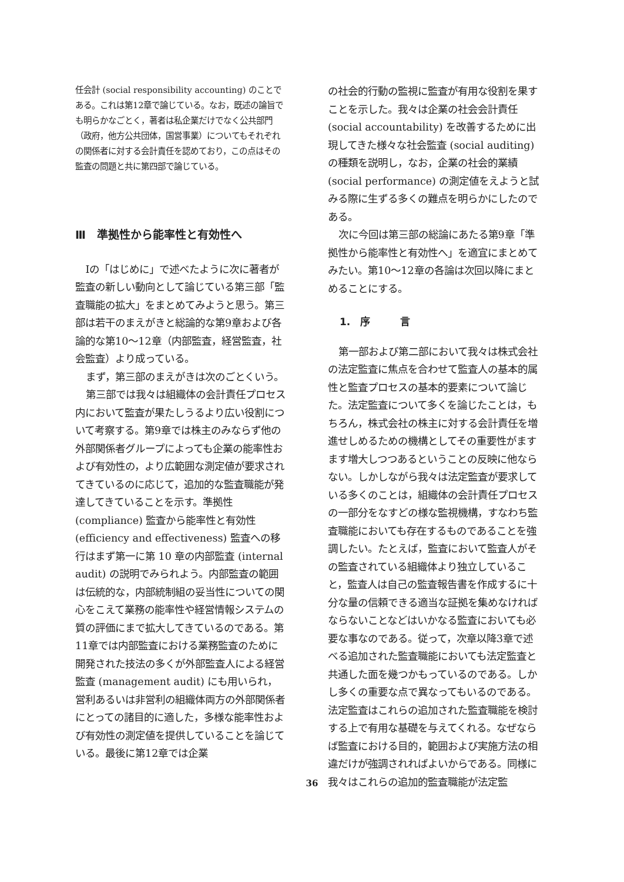任会計 (social responsibility accounting) のことである。これは第12章で論じている。なお，既述の論旨でも明らかなごとく，著者は私企業だけでなく公共部門（政府，他方公共団体，国営事業）についてもそれぞれの関係者に対する会計責任を認めており，この点はその監査の問題と共に第四部で論じている。
Ⅲ　準拠性から能率性と有効性へ
Ⅰの「はじめに」で述べたように次に著者が監査の新しい動向として論じている第三部「監査職能の拡大」をまとめてみようと思う。第三部は若干のまえがきと総論的な第9章および各論的な第10～12章（内部監査，経営監査，社会監査）より成っている。
まず，第三部のまえがきは次のごとくいう。
第三部では我々は組織体の会計責任プロセス内において監査が果たしうるより広い役割について考察する。第9章では株主のみならず他の外部関係者グループによっても企業の能率性および有効性の，より広範囲な測定値が要求されてきているのに応じて，追加的な監査職能が発達してきていることを示す。準拠性 (compliance) 監査から能率性と有効性 (efficiency and effectiveness) 監査への移行はまず第一に第 10 章の内部監査 (internal audit) の説明でみられよう。内部監査の範囲は伝統的な，内部統制組の妥当性についての関心をこえて業務の能率性や経営情報システムの質の評価にまで拡大してきているのである。第11章では内部監査における業務監査のために開発された技法の多くが外部監査人による経営監査 (management audit) にも用いられ，営利あるいは非営利の組織体両方の外部関係者にとっての諸目的に適した，多様な能率性および有効性の測定値を提供していることを論じている。最後に第12章では企業
の社会的行動の監視に監査が有用な役割を果すことを示した。我々は企業の社会会計責任 (social accountability) を改善するために出現してきた様々な社会監査 (social auditing) の種類を説明し，なお，企業の社会的業績 (social performance) の測定値をえようと試みる際に生ずる多くの難点を明らかにしたのである。
次に今回は第三部の総論にあたる第9章「準拠性から能率性と有効性へ」を適宜にまとめてみたい。第10～12章の各論は次回以降にまとめることにする。
1.　序　　　言
第一部および第二部において我々は株式会社の法定監査に焦点を合わせて監査人の基本的属性と監査プロセスの基本的要素について論じた。法定監査について多くを論じたことは，もちろん，株式会社の株主に対する会計責任を増進せしめるための機構としてその重要性がますます増大しつつあるということの反映に他ならない。しかしながら我々は法定監査が要求している多くのことは，組織体の会計責任プロセスの一部分をなすどの様な監視機構，すなわち監査職能においても存在するものであることを強調したい。たとえば，監査において監査人がその監査されている組織体より独立していること，監査人は自己の監査報告書を作成するに十分な量の信頼できる適当な証拠を集めなければならないことなどはいかなる監査においても必要な事なのである。従って，次章以降3章で述べる追加された監査職能においても法定監査と共通した面を幾つかもっているのである。しかし多くの重要な点で異なってもいるのである。法定監査はこれらの追加された監査職能を検討する上で有用な基礎を与えてくれる。なぜならば監査における目的，範囲および実施方法の相違だけが強調されればよいからである。同様に我々はこれらの追加的監査職能が法定監
36